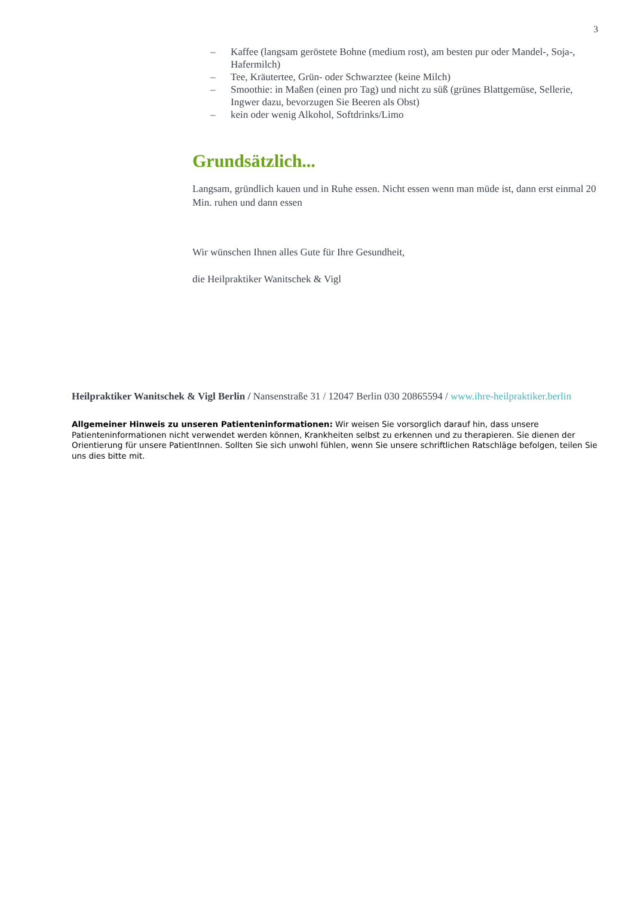3
– Kaffee (langsam geröstete Bohne (medium rost), am besten pur oder Mandel-, Soja-, Hafermilch)
– Tee, Kräutertee, Grün- oder Schwarztee (keine Milch)
– Smoothie: in Maßen (einen pro Tag) und nicht zu süß (grünes Blattgemüse, Sellerie, Ingwer dazu, bevorzugen Sie Beeren als Obst)
– kein oder wenig Alkohol, Softdrinks/Limo
Grundsätzlich...
Langsam, gründlich kauen und in Ruhe essen. Nicht essen wenn man müde ist, dann erst einmal 20 Min. ruhen und dann essen
Wir wünschen Ihnen alles Gute für Ihre Gesundheit,
die Heilpraktiker Wanitschek & Vigl
Heilpraktiker Wanitschek & Vigl Berlin / Nansenstraße 31 / 12047 Berlin 030 20865594 / www.ihre-heilpraktiker.berlin
Allgemeiner Hinweis zu unseren Patienteninformationen: Wir weisen Sie vorsorglich darauf hin, dass unsere Patienteninformationen nicht verwendet werden können, Krankheiten selbst zu erkennen und zu therapieren. Sie dienen der Orientierung für unsere PatientInnen. Sollten Sie sich unwohl fühlen, wenn Sie unsere schriftlichen Ratschläge befolgen, teilen Sie uns dies bitte mit.